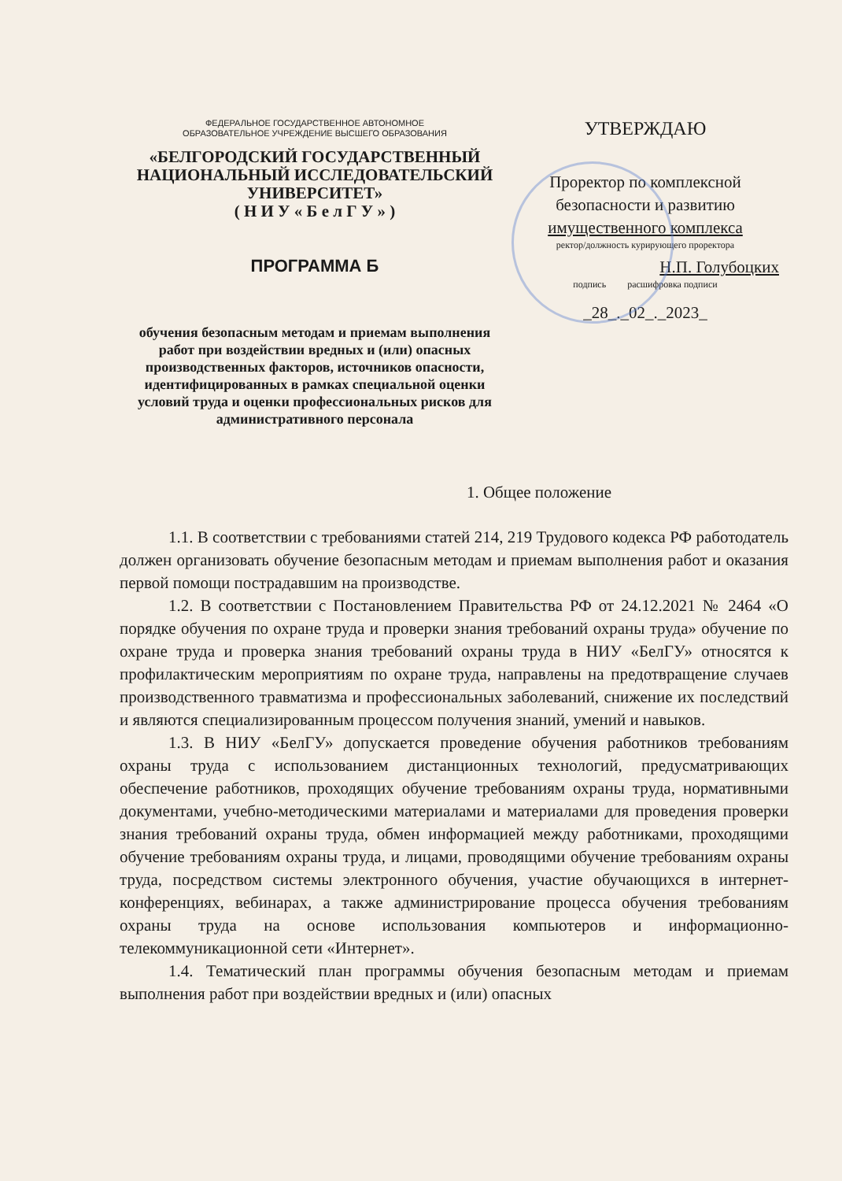ФЕДЕРАЛЬНОЕ ГОСУДАРСТВЕННОЕ АВТОНОМНОЕ
ОБРАЗОВАТЕЛЬНОЕ УЧРЕЖДЕНИЕ ВЫСШЕГО ОБРАЗОВАНИЯ
«БЕЛГОРОДСКИЙ ГОСУДАРСТВЕННЫЙ НАЦИОНАЛЬНЫЙ ИССЛЕДОВАТЕЛЬСКИЙ УНИВЕРСИТЕТ»
( Н И У « Б е л Г У » )
ПРОГРАММА Б
обучения безопасным методам и приемам выполнения работ при воздействии вредных и (или) опасных производственных факторов, источников опасности, идентифицированных в рамках специальной оценки условий труда и оценки профессиональных рисков для административного персонала
УТВЕРЖДАЮ
Проректор по комплексной безопасности и развитию имущественного комплекса
ректор/должность курирующего проректора
Н.П. Голубоцких
подпись расшифровка подписи
_28_._02_._2023_
1. Общее положение
1.1. В соответствии с требованиями статей 214, 219 Трудового кодекса РФ работодатель должен организовать обучение безопасным методам и приемам выполнения работ и оказания первой помощи пострадавшим на производстве.
1.2. В соответствии с Постановлением Правительства РФ от 24.12.2021 № 2464 «О порядке обучения по охране труда и проверки знания требований охраны труда» обучение по охране труда и проверка знания требований охраны труда в НИУ «БелГУ» относятся к профилактическим мероприятиям по охране труда, направлены на предотвращение случаев производственного травматизма и профессиональных заболеваний, снижение их последствий и являются специализированным процессом получения знаний, умений и навыков.
1.3. В НИУ «БелГУ» допускается проведение обучения работников требованиям охраны труда с использованием дистанционных технологий, предусматривающих обеспечение работников, проходящих обучение требованиям охраны труда, нормативными документами, учебно-методическими материалами и материалами для проведения проверки знания требований охраны труда, обмен информацией между работниками, проходящими обучение требованиям охраны труда, и лицами, проводящими обучение требованиям охраны труда, посредством системы электронного обучения, участие обучающихся в интернет-конференциях, вебинарах, а также администрирование процесса обучения требованиям охраны труда на основе использования компьютеров и информационно-телекоммуникационной сети «Интернет».
1.4. Тематический план программы обучения безопасным методам и приемам выполнения работ при воздействии вредных и (или) опасных